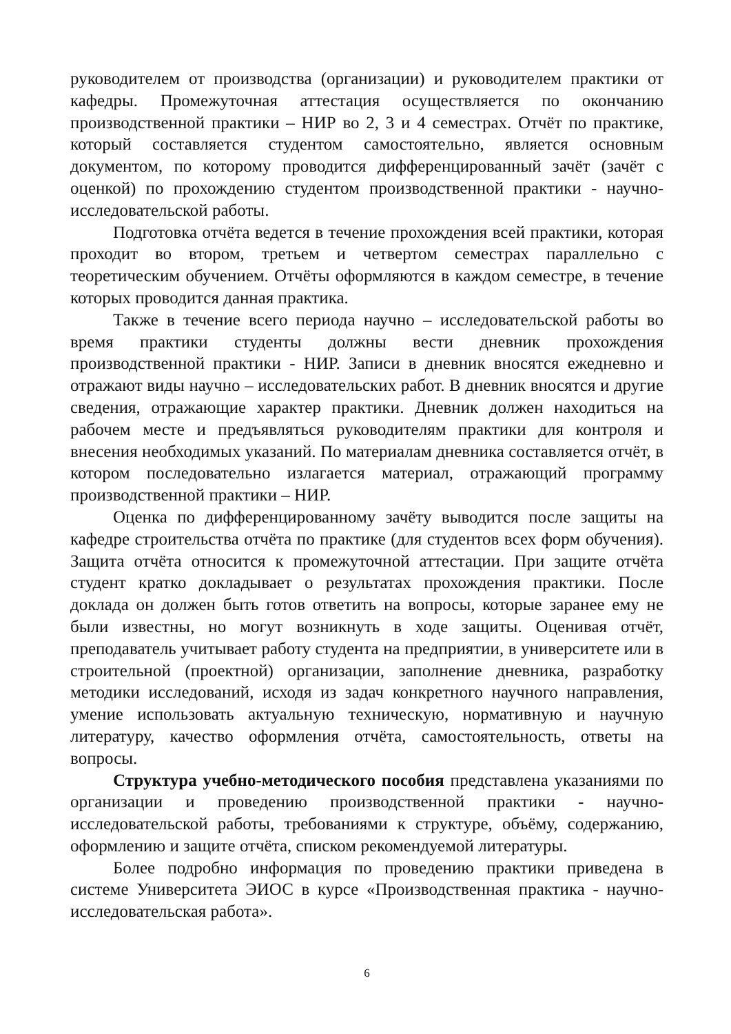руководителем от производства (организации) и руководителем практики от кафедры. Промежуточная аттестация осуществляется по окончанию производственной практики – НИР во 2, 3 и 4 семестрах. Отчёт по практике, который составляется студентом самостоятельно, является основным документом, по которому проводится дифференцированный зачёт (зачёт с оценкой) по прохождению студентом производственной практики - научно-исследовательской работы.
Подготовка отчёта ведется в течение прохождения всей практики, которая проходит во втором, третьем и четвертом семестрах параллельно с теоретическим обучением. Отчёты оформляются в каждом семестре, в течение которых проводится данная практика.
Также в течение всего периода научно – исследовательской работы во время практики студенты должны вести дневник прохождения производственной практики - НИР. Записи в дневник вносятся ежедневно и отражают виды научно – исследовательских работ. В дневник вносятся и другие сведения, отражающие характер практики. Дневник должен находиться на рабочем месте и предъявляться руководителям практики для контроля и внесения необходимых указаний. По материалам дневника составляется отчёт, в котором последовательно излагается материал, отражающий программу производственной практики – НИР.
Оценка по дифференцированному зачёту выводится после защиты на кафедре строительства отчёта по практике (для студентов всех форм обучения). Защита отчёта относится к промежуточной аттестации. При защите отчёта студент кратко докладывает о результатах прохождения практики. После доклада он должен быть готов ответить на вопросы, которые заранее ему не были известны, но могут возникнуть в ходе защиты. Оценивая отчёт, преподаватель учитывает работу студента на предприятии, в университете или в строительной (проектной) организации, заполнение дневника, разработку методики исследований, исходя из задач конкретного научного направления, умение использовать актуальную техническую, нормативную и научную литературу, качество оформления отчёта, самостоятельность, ответы на вопросы.
Структура учебно-методического пособия представлена указаниями по организации и проведению производственной практики - научно-исследовательской работы, требованиями к структуре, объёму, содержанию, оформлению и защите отчёта, списком рекомендуемой литературы.
Более подробно информация по проведению практики приведена в системе Университета ЭИОС в курсе «Производственная практика - научно-исследовательская работа».
6